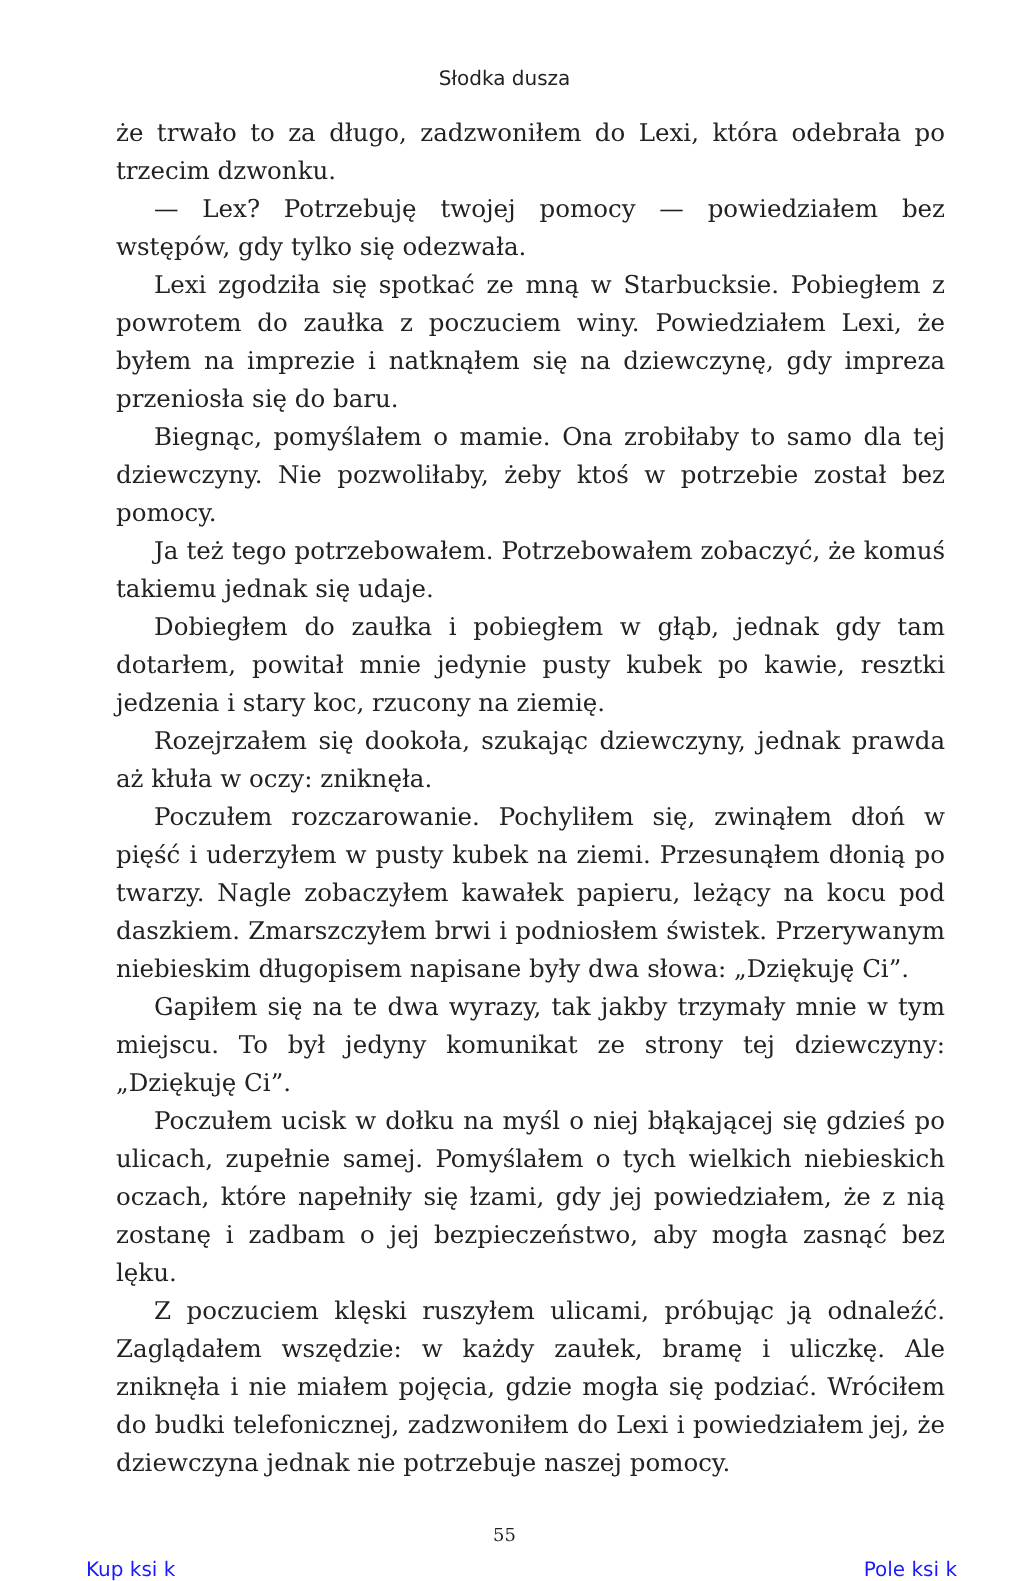Słodka dusza
że trwało to za długo, zadzwoniłem do Lexi, która odebrała po trzecim dzwonku.
— Lex? Potrzebuję twojej pomocy — powiedziałem bez wstępów, gdy tylko się odezwała.
Lexi zgodziła się spotkać ze mną w Starbucksie. Pobiegłem z powrotem do zaułka z poczuciem winy. Powiedziałem Lexi, że byłem na imprezie i natknąłem się na dziewczynę, gdy impreza przeniosła się do baru.
Biegnąc, pomyślałem o mamie. Ona zrobiłaby to samo dla tej dziewczyny. Nie pozwoliłaby, żeby ktoś w potrzebie został bez pomocy.
Ja też tego potrzebowałem. Potrzebowałem zobaczyć, że komuś takiemu jednak się udaje.
Dobiegłem do zaułka i pobiegłem w głąb, jednak gdy tam dotarłem, powitał mnie jedynie pusty kubek po kawie, resztki jedzenia i stary koc, rzucony na ziemię.
Rozejrzałem się dookoła, szukając dziewczyny, jednak prawda aż kłuła w oczy: zniknęła.
Poczułem rozczarowanie. Pochyliłem się, zwinąłem dłoń w pięść i uderzyłem w pusty kubek na ziemi. Przesunąłem dłonią po twarzy. Nagle zobaczyłem kawałek papieru, leżący na kocu pod daszkiem. Zmarszczyłem brwi i podniosłem świstek. Przerywanym niebieskim długopisem napisane były dwa słowa: „Dziękuję Ci”.
Gapiłem się na te dwa wyrazy, tak jakby trzymały mnie w tym miejscu. To był jedyny komunikat ze strony tej dziewczyny: „Dziękuję Ci”.
Poczułem ucisk w dołku na myśl o niej błąkającej się gdzieś po ulicach, zupełnie samej. Pomyślałem o tych wielkich niebieskich oczach, które napełniły się łzami, gdy jej powiedziałem, że z nią zostanę i zadbam o jej bezpieczeństwo, aby mogła zasnąć bez lęku.
Z poczuciem klęski ruszyłem ulicami, próbując ją odnaleźć. Zaglądałem wszędzie: w każdy zaułek, bramę i uliczkę. Ale zniknęła i nie miałem pojęcia, gdzie mogła się podziać. Wróciłem do budki telefonicznej, zadzwoniłem do Lexi i powiedziałem jej, że dziewczyna jednak nie potrzebuje naszej pomocy.
55
Kup ksi k Pole ksi k